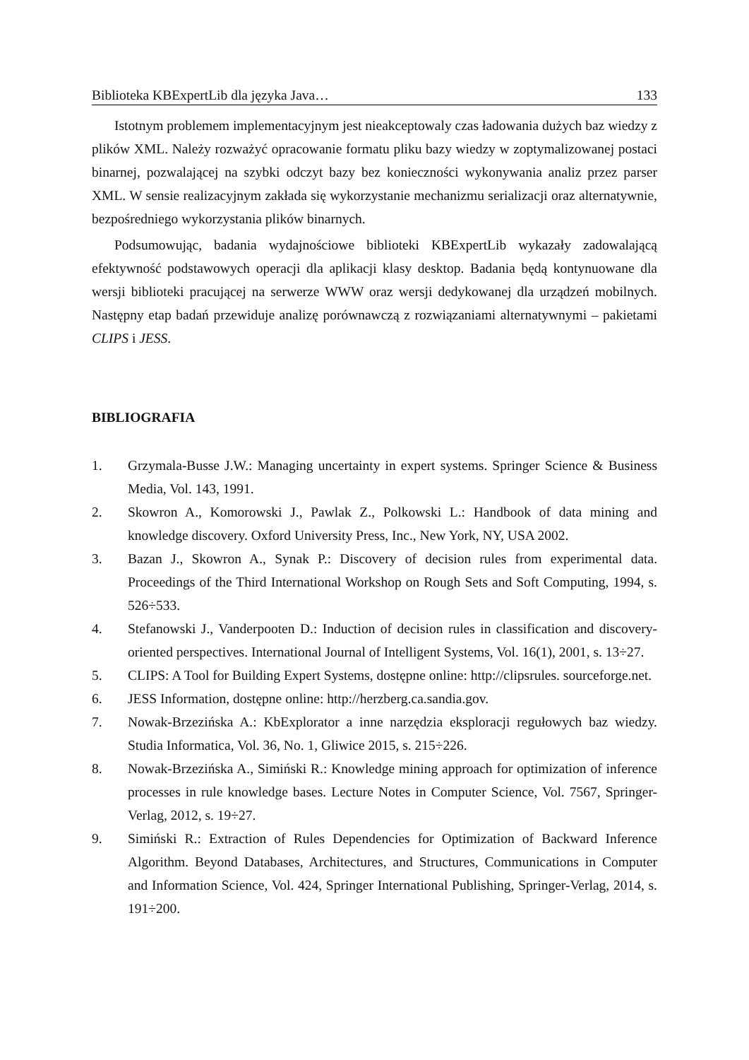Biblioteka KBExpertLib dla języka Java… 133
Istotnym problemem implementacyjnym jest nieakceptowaly czas ładowania dużych baz wiedzy z plików XML. Należy rozważyć opracowanie formatu pliku bazy wiedzy w zoptymalizowanej postaci binarnej, pozwalającej na szybki odczyt bazy bez konieczności wykonywania analiz przez parser XML. W sensie realizacyjnym zakłada się wykorzystanie mechanizmu serializacji oraz alternatywnie, bezpośredniego wykorzystania plików binarnych.
Podsumowując, badania wydajnościowe biblioteki KBExpertLib wykazały zadowalającą efektywność podstawowych operacji dla aplikacji klasy desktop. Badania będą kontynuowane dla wersji biblioteki pracującej na serwerze WWW oraz wersji dedykowanej dla urządzeń mobilnych. Następny etap badań przewiduje analizę porównawczą z rozwiązaniami alternatywnymi – pakietami CLIPS i JESS.
BIBLIOGRAFIA
1. Grzymala-Busse J.W.: Managing uncertainty in expert systems. Springer Science & Business Media, Vol. 143, 1991.
2. Skowron A., Komorowski J., Pawlak Z., Polkowski L.: Handbook of data mining and knowledge discovery. Oxford University Press, Inc., New York, NY, USA 2002.
3. Bazan J., Skowron A., Synak P.: Discovery of decision rules from experimental data. Proceedings of the Third International Workshop on Rough Sets and Soft Computing, 1994, s. 526÷533.
4. Stefanowski J., Vanderpooten D.: Induction of decision rules in classification and discovery-oriented perspectives. International Journal of Intelligent Systems, Vol. 16(1), 2001, s. 13÷27.
5. CLIPS: A Tool for Building Expert Systems, dostępne online: http://clipsrules. sourceforge.net.
6. JESS Information, dostępne online: http://herzberg.ca.sandia.gov.
7. Nowak-Brzezińska A.: KbExplorator a inne narzędzia eksploracji regułowych baz wiedzy. Studia Informatica, Vol. 36, No. 1, Gliwice 2015, s. 215÷226.
8. Nowak-Brzezińska A., Simiński R.: Knowledge mining approach for optimization of inference processes in rule knowledge bases. Lecture Notes in Computer Science, Vol. 7567, Springer-Verlag, 2012, s. 19÷27.
9. Simiński R.: Extraction of Rules Dependencies for Optimization of Backward Inference Algorithm. Beyond Databases, Architectures, and Structures, Communications in Computer and Information Science, Vol. 424, Springer International Publishing, Springer-Verlag, 2014, s. 191÷200.